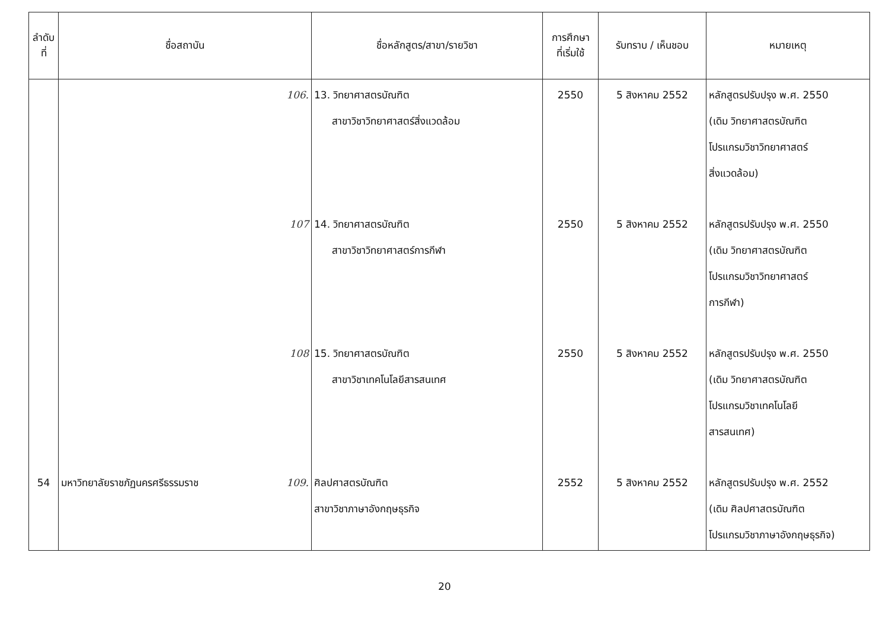| ลำดับ ที่ | ชื่อสถาบัน | ชื่อหลักสูตร/สาขา/รายวิชา | การศึกษา ที่เริ่มใช้ | รับทราบ / เห็นชอบ | หมายเหตุ |
| --- | --- | --- | --- | --- | --- |
| | 106. | 13. วิทยาศาสตรบัณฑิต สาขาวิชาวิทยาศาสตร์สิ่งแวดล้อม | 2550 | 5 สิงหาคม 2552 | หลักสูตรปรับปรุง พ.ศ. 2550 (เดิม วิทยาศาสตรบัณฑิต โปรแกรมวิชาวิทยาศาสตร์ สิ่งแวดล้อม) |
| | 107 | 14. วิทยาศาสตรบัณฑิต สาขาวิชาวิทยาศาสตร์การกีฬา | 2550 | 5 สิงหาคม 2552 | หลักสูตรปรับปรุง พ.ศ. 2550 (เดิม วิทยาศาสตรบัณฑิต โปรแกรมวิชาวิทยาศาสตร์ การกีฬา) |
| | 108 | 15. วิทยาศาสตรบัณฑิต สาขาวิชาเทคโนโลยีสารสนเทศ | 2550 | 5 สิงหาคม 2552 | หลักสูตรปรับปรุง พ.ศ. 2550 (เดิม วิทยาศาสตรบัณฑิต โปรแกรมวิชาเทคโนโลยี สารสนเทศ) |
| 54 | มหาวิทยาลัยราชภัฏนครศรีธรรมราช 109. | ศิลปศาสตรบัณฑิต สาขาวิชาภาษาอังกฤษธุรกิจ | 2552 | 5 สิงหาคม 2552 | หลักสูตรปรับปรุง พ.ศ. 2552 (เดิม ศิลปศาสตรบัณฑิต โปรแกรมวิชาภาษาอังกฤษธุรกิจ) |
20